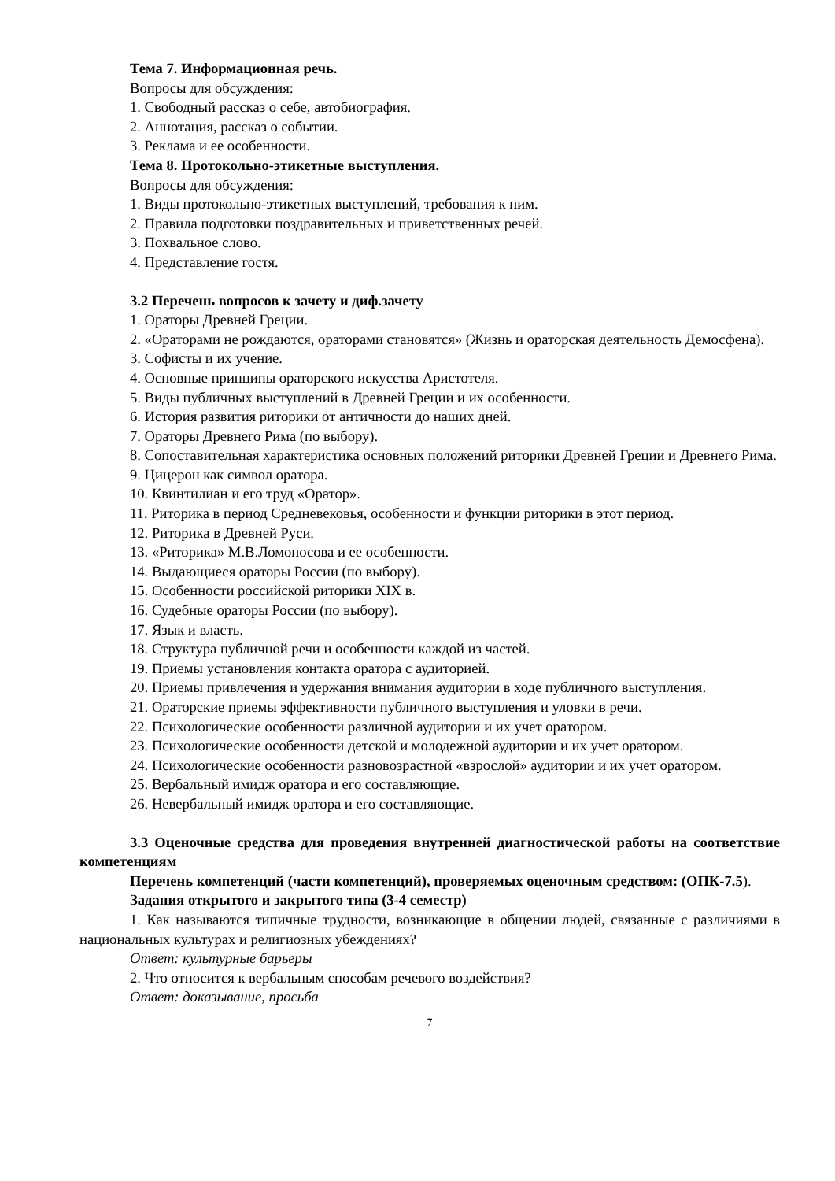Тема 7. Информационная речь.
Вопросы для обсуждения:
1. Свободный рассказ о себе, автобиография.
2. Аннотация, рассказ о событии.
3. Реклама и ее особенности.
Тема 8. Протокольно-этикетные выступления.
Вопросы для обсуждения:
1. Виды протокольно-этикетных выступлений, требования к ним.
2. Правила подготовки поздравительных и приветственных речей.
3. Похвальное слово.
4. Представление гостя.
3.2 Перечень вопросов к зачету и диф.зачету
1. Ораторы Древней Греции.
2. «Ораторами не рождаются, ораторами становятся» (Жизнь и ораторская деятельность Демосфена).
3. Софисты и их учение.
4. Основные принципы ораторского искусства Аристотеля.
5. Виды публичных выступлений в Древней Греции и их особенности.
6. История развития риторики от античности до наших дней.
7. Ораторы Древнего Рима (по выбору).
8. Сопоставительная характеристика основных положений риторики Древней Греции и Древнего Рима.
9. Цицерон как символ оратора.
10. Квинтилиан и его труд «Оратор».
11. Риторика в период Средневековья, особенности и функции риторики в этот период.
12. Риторика в Древней Руси.
13. «Риторика» М.В.Ломоносова и ее особенности.
14. Выдающиеся ораторы России (по выбору).
15. Особенности российской риторики XIX в.
16. Судебные ораторы России (по выбору).
17. Язык и власть.
18. Структура публичной речи и особенности каждой из частей.
19. Приемы установления контакта оратора с аудиторией.
20. Приемы привлечения и удержания внимания аудитории в ходе публичного выступления.
21. Ораторские приемы эффективности публичного выступления и уловки в речи.
22. Психологические особенности различной аудитории и их учет оратором.
23. Психологические особенности детской и молодежной аудитории и их учет оратором.
24. Психологические особенности разновозрастной «взрослой» аудитории и их учет оратором.
25. Вербальный имидж оратора и его составляющие.
26. Невербальный имидж оратора и его составляющие.
3.3 Оценочные средства для проведения внутренней диагностической работы на соответствие компетенциям
Перечень компетенций (части компетенций), проверяемых оценочным средством: (ОПК-7.5).
Задания открытого и закрытого типа (3-4 семестр)
1. Как называются типичные трудности, возникающие в общении людей, связанные с различиями в национальных культурах и религиозных убеждениях?
Ответ: культурные барьеры
2. Что относится к вербальным способам речевого воздействия?
Ответ: доказывание, просьба
7